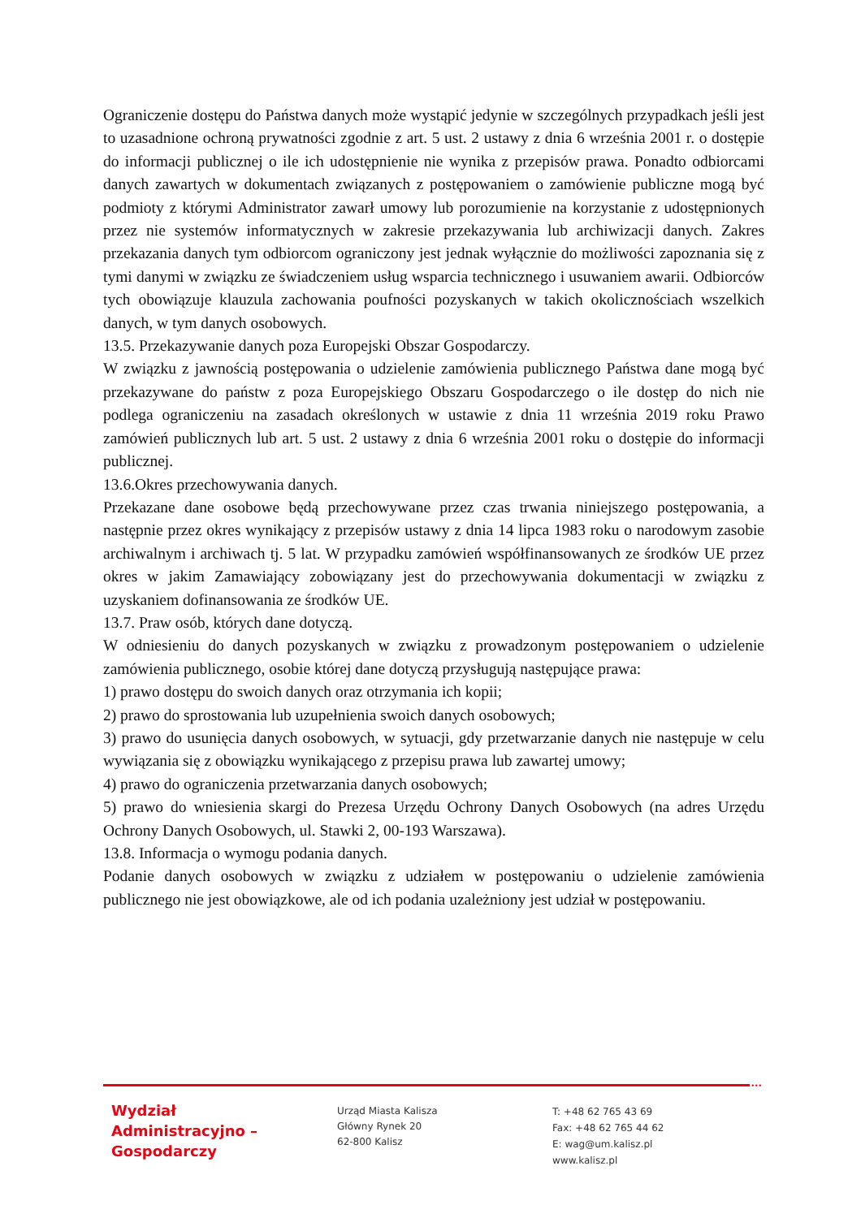Ograniczenie dostępu do Państwa danych może wystąpić jedynie w szczególnych przypadkach jeśli jest to uzasadnione ochroną prywatności zgodnie z art. 5 ust. 2 ustawy z dnia 6 września 2001 r. o dostępie do informacji publicznej o ile ich udostępnienie nie wynika z przepisów prawa. Ponadto odbiorcami danych zawartych w dokumentach związanych z postępowaniem o zamówienie publiczne mogą być podmioty z którymi Administrator zawarł umowy lub porozumienie na korzystanie z udostępnionych przez nie systemów informatycznych w zakresie przekazywania lub archiwizacji danych. Zakres przekazania danych tym odbiorcom ograniczony jest jednak wyłącznie do możliwości zapoznania się z tymi danymi w związku ze świadczeniem usług wsparcia technicznego i usuwaniem awarii. Odbiorców tych obowiązuje klauzula zachowania poufności pozyskanych w takich okolicznościach wszelkich danych, w tym danych osobowych.
13.5. Przekazywanie danych poza Europejski Obszar Gospodarczy.
W związku z jawnością postępowania o udzielenie zamówienia publicznego Państwa dane mogą być przekazywane do państw z poza Europejskiego Obszaru Gospodarczego o ile dostęp do nich nie podlega ograniczeniu na zasadach określonych w ustawie z dnia 11 września 2019 roku Prawo zamówień publicznych lub art. 5 ust. 2 ustawy z dnia 6 września 2001 roku o dostępie do informacji publicznej.
13.6.Okres przechowywania danych.
Przekazane dane osobowe będą przechowywane przez czas trwania niniejszego postępowania, a następnie przez okres wynikający z przepisów ustawy z dnia 14 lipca 1983 roku o narodowym zasobie archiwalnym i archiwach tj. 5 lat. W przypadku zamówień współfinansowanych ze środków UE przez okres w jakim Zamawiający zobowiązany jest do przechowywania dokumentacji w związku z uzyskaniem dofinansowania ze środków UE.
13.7. Praw osób, których dane dotyczą.
W odniesieniu do danych pozyskanych w związku z prowadzonym postępowaniem o udzielenie zamówienia publicznego, osobie której dane dotyczą przysługują następujące prawa:
1) prawo dostępu do swoich danych oraz otrzymania ich kopii;
2) prawo do sprostowania lub uzupełnienia swoich danych osobowych;
3) prawo do usunięcia danych osobowych, w sytuacji, gdy przetwarzanie danych nie następuje w celu wywiązania się z obowiązku wynikającego z przepisu prawa lub zawartej umowy;
4) prawo do ograniczenia przetwarzania danych osobowych;
5) prawo do wniesienia skargi do Prezesa Urzędu Ochrony Danych Osobowych (na adres Urzędu Ochrony Danych Osobowych, ul. Stawki 2, 00-193 Warszawa).
13.8. Informacja o wymogu podania danych.
Podanie danych osobowych w związku z udziałem w postępowaniu o udzielenie zamówienia publicznego nie jest obowiązkowe, ale od ich podania uzależniony jest udział w postępowaniu.
•••
Wydział
Administracyjno –
Gospodarczy
Urząd Miasta Kalisza
Główny Rynek 20
62-800 Kalisz
T: +48 62 765 43 69
Fax: +48 62 765 44 62
E: wag@um.kalisz.pl
www.kalisz.pl